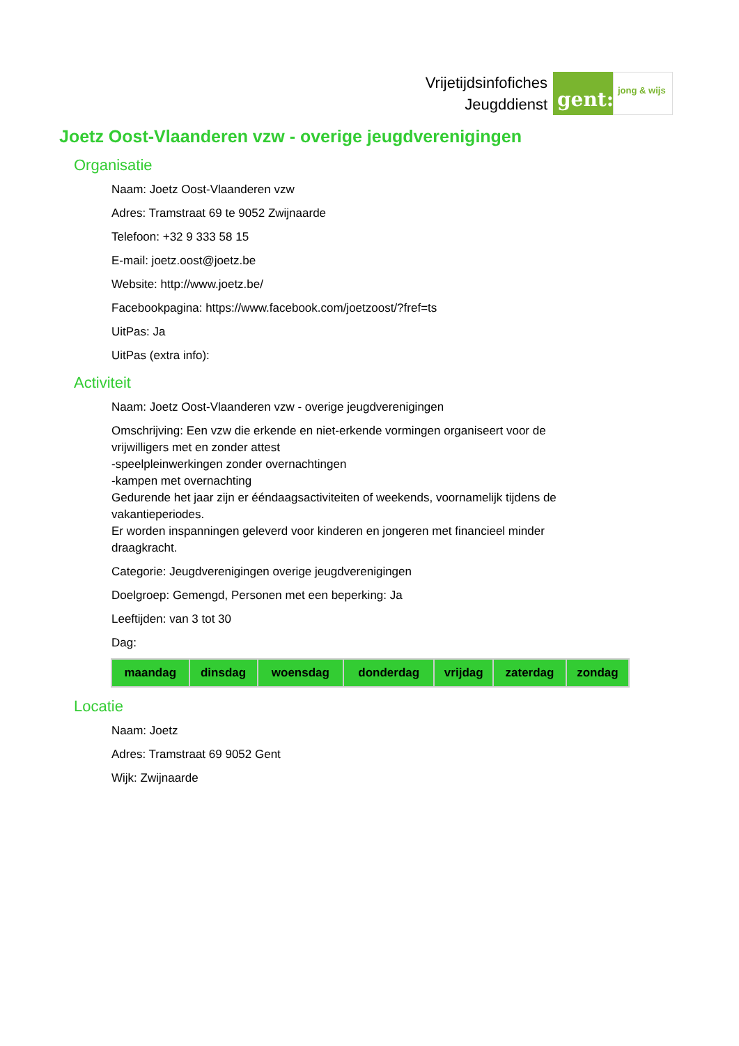Vrijetijdsinfofiches
Jeugddienst
gent:
jong & wijs
Joetz Oost-Vlaanderen vzw - overige jeugdverenigingen
Organisatie
Naam: Joetz Oost-Vlaanderen vzw
Adres: Tramstraat 69 te 9052 Zwijnaarde
Telefoon: +32 9 333 58 15
E-mail: joetz.oost@joetz.be
Website: http://www.joetz.be/
Facebookpagina: https://www.facebook.com/joetzoost/?fref=ts
UitPas: Ja
UitPas (extra info):
Activiteit
Naam: Joetz Oost-Vlaanderen vzw - overige jeugdverenigingen
Omschrijving: Een vzw die erkende en niet-erkende vormingen organiseert voor de vrijwilligers met en zonder attest
-speelpleinwerkingen zonder overnachtingen
-kampen met overnachting
Gedurende het jaar zijn er ééndaagsactiviteiten of weekends, voornamelijk tijdens de vakantieperiodes.
Er worden inspanningen geleverd voor kinderen en jongeren met financieel minder draagkracht.
Categorie: Jeugdverenigingen overige jeugdverenigingen
Doelgroep: Gemengd, Personen met een beperking: Ja
Leeftijden: van 3 tot 30
Dag:
| maandag | dinsdag | woensdag | donderdag | vrijdag | zaterdag | zondag |
| --- | --- | --- | --- | --- | --- | --- |
Locatie
Naam: Joetz
Adres: Tramstraat 69 9052 Gent
Wijk: Zwijnaarde